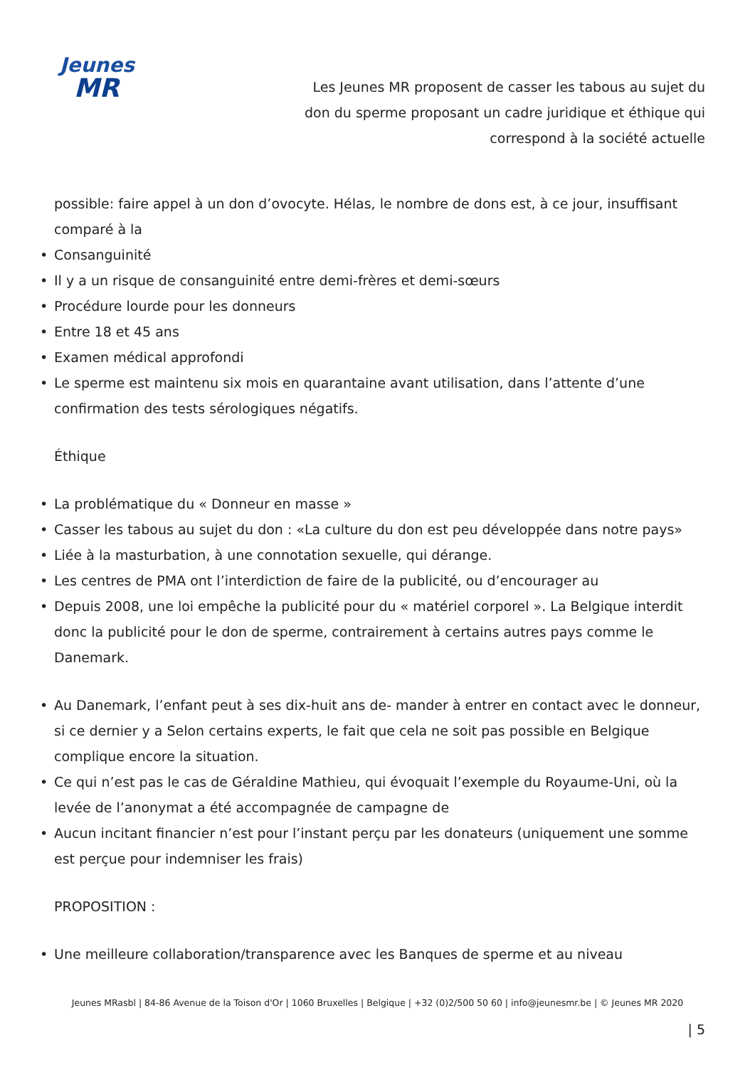Jeunes
MR
Les Jeunes MR proposent de casser les tabous au sujet du don du sperme proposant un cadre juridique et éthique qui correspond à la société actuelle
possible: faire appel à un don d’ovocyte. Hélas, le nombre de dons est, à ce jour, insuffisant comparé à la
• Consanguinité
• Il y a un risque de consanguinité entre demi-frères et demi-sœurs
• Procédure lourde pour les donneurs
• Entre 18 et 45 ans
• Examen médical approfondi
• Le sperme est maintenu six mois en quarantaine avant utilisation, dans l’attente d’une confirmation des tests sérologiques négatifs.
Éthique
• La problématique du « Donneur en masse »
• Casser les tabous au sujet du don : «La culture du don est peu développée dans notre pays»
• Liée à la masturbation, à une connotation sexuelle, qui dérange.
• Les centres de PMA ont l’interdiction de faire de la publicité, ou d’encourager au
• Depuis 2008, une loi empêche la publicité pour du « matériel corporel ». La Belgique interdit donc la publicité pour le don de sperme, contrairement à certains autres pays comme le Danemark.
• Au Danemark, l’enfant peut à ses dix-huit ans de- mander à entrer en contact avec le donneur, si ce dernier y a Selon certains experts, le fait que cela ne soit pas possible en Belgique complique encore la situation.
• Ce qui n’est pas le cas de Géraldine Mathieu, qui évoquait l’exemple du Royaume-Uni, où la levée de l’anonymat a été accompagnée de campagne de
• Aucun incitant financier n’est pour l’instant perçu par les donateurs (uniquement une somme est perçue pour indemniser les frais)
PROPOSITION :
• Une meilleure collaboration/transparence avec les Banques de sperme et au niveau
Jeunes MRasbl | 84-86 Avenue de la Toison d'Or | 1060 Bruxelles | Belgique | +32 (0)2/500 50 60 | info@jeunesmr.be | © Jeunes MR 2020
| 5